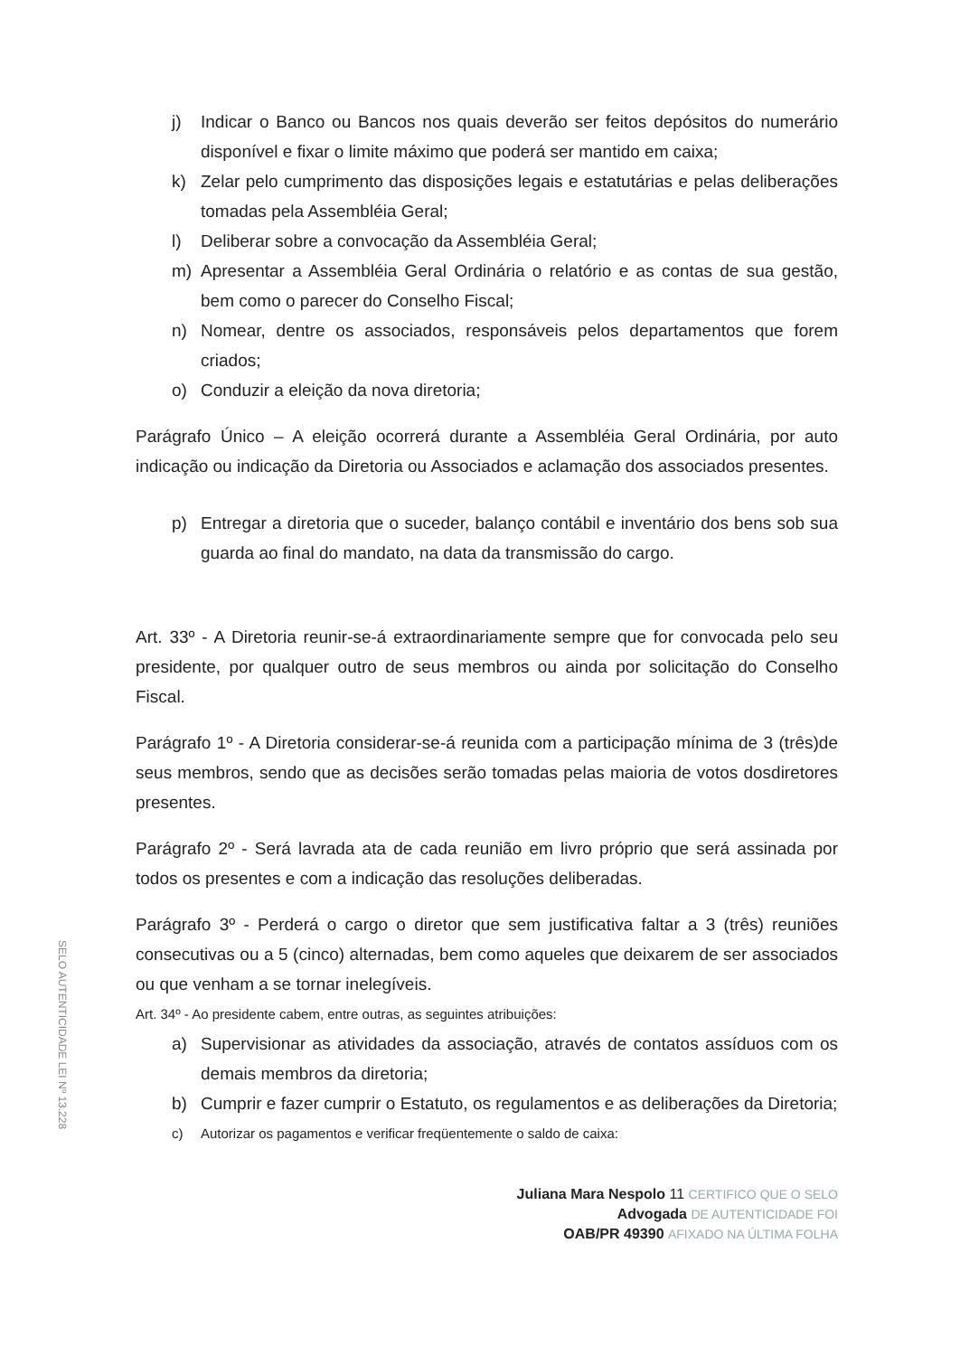j) Indicar o Banco ou Bancos nos quais deverão ser feitos depósitos do numerário disponível e fixar o limite máximo que poderá ser mantido em caixa;
k) Zelar pelo cumprimento das disposições legais e estatutárias e pelas deliberações tomadas pela Assembléia Geral;
l) Deliberar sobre a convocação da Assembléia Geral;
m) Apresentar a Assembléia Geral Ordinária o relatório e as contas de sua gestão, bem como o parecer do Conselho Fiscal;
n) Nomear, dentre os associados, responsáveis pelos departamentos que forem criados;
o) Conduzir a eleição da nova diretoria;
Parágrafo Único – A eleição ocorrerá durante a Assembléia Geral Ordinária, por auto indicação ou indicação da Diretoria ou Associados e aclamação dos associados presentes.
p) Entregar a diretoria que o suceder, balanço contábil e inventário dos bens sob sua guarda ao final do mandato, na data da transmissão do cargo.
Art. 33º - A Diretoria reunir-se-á extraordinariamente sempre que for convocada pelo seu presidente, por qualquer outro de seus membros ou ainda por solicitação do Conselho Fiscal.
Parágrafo 1º - A Diretoria considerar-se-á reunida com a participação mínima de 3 (três)de seus membros, sendo que as decisões serão tomadas pelas maioria de votos dosdiretores presentes.
Parágrafo 2º - Será lavrada ata de cada reunião em livro próprio que será assinada por todos os presentes e com a indicação das resoluções deliberadas.
Parágrafo 3º - Perderá o cargo o diretor que sem justificativa faltar a 3 (três) reuniões consecutivas ou a 5 (cinco) alternadas, bem como aqueles que deixarem de ser associados ou que venham a se tornar inelegíveis.
Art. 34º - Ao presidente cabem, entre outras, as seguintes atribuições:
a) Supervisionar as atividades da associação, através de contatos assíduos com os demais membros da diretoria;
b) Cumprir e fazer cumprir o Estatuto, os regulamentos e as deliberações da Diretoria;
c) Autorizar os pagamentos e verificar freqüentemente o saldo de caixa:
Juliana Mara Nespolo 11 CERTIFICO QUE O SELO
Advogada DE AUTENTICIDADE FOI
OAB/PR 49390 AFIXADO NA ÚLTIMA FOLHA
SELO AUTENTICIDADE LEI Nº 13.228